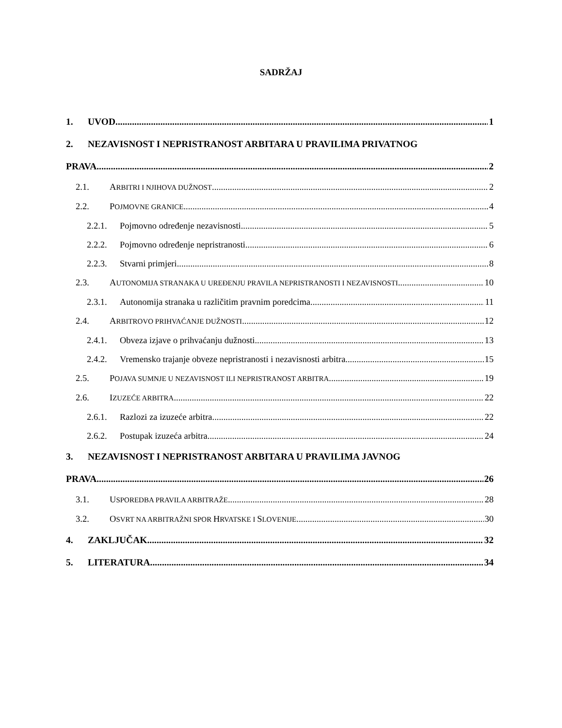SADRŽAJ
1. UVOD 1
2. NEZAVISNOST I NEPRISTRANOST ARBITARA U PRAVILIMA PRIVATNOG
PRAVA 2
2.1. ARBITRI I NJIHOVA DUŽNOST 2
2.2. POJMOVNE GRANICE 4
2.2.1. Pojmovno određenje nezavisnosti 5
2.2.2. Pojmovno određenje nepristranosti 6
2.2.3. Stvarni primjeri 8
2.3. AUTONOMIJA STRANAKA U UREĐENJU PRAVILA NEPRISTRANOSTI I NEZAVISNOSTI 10
2.3.1. Autonomija stranaka u različitim pravnim poredcima 11
2.4. ARBITROVO PRIHVAĆANJE DUŽNOSTI 12
2.4.1. Obveza izjave o prihvaćanju dužnosti 13
2.4.2. Vremensko trajanje obveze nepristranosti i nezavisnosti arbitra 15
2.5. POJAVA SUMNJE U NEZAVISNOST ILI NEPRISTRANOST ARBITRA 19
2.6. IZUZEĆE ARBITRA 22
2.6.1. Razlozi za izuzeće arbitra 22
2.6.2. Postupak izuzeća arbitra 24
3. NEZAVISNOST I NEPRISTRANOST ARBITARA U PRAVILIMA JAVNOG
PRAVA 26
3.1. USPOREDBA PRAVILA ARBITRAŽE 28
3.2. OSVRT NA ARBITRAŽNI SPOR HRVATSKE I SLOVENIJE 30
4. ZAKLJUČAK 32
5. LITERATURA 34